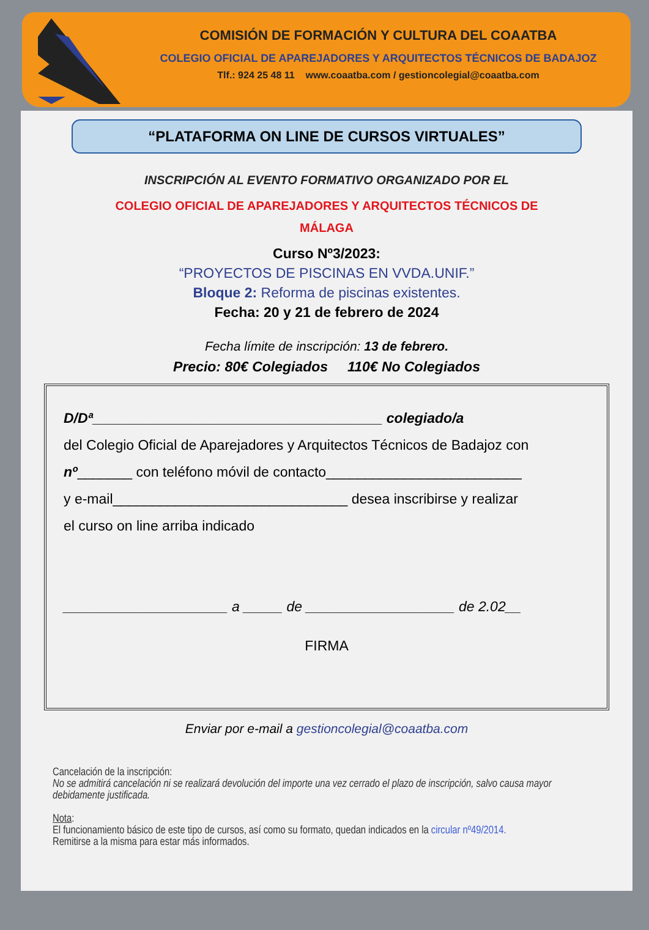COMISIÓN DE FORMACIÓN Y CULTURA DEL COAATBA
COLEGIO OFICIAL DE APAREJADORES Y ARQUITECTOS TÉCNICOS DE BADAJOZ
Tlf.: 924 25 48 11 www.coaatba.com / gestioncolegial@coaatba.com
“PLATAFORMA ON LINE DE CURSOS VIRTUALES”
INSCRIPCIÓN AL EVENTO FORMATIVO ORGANIZADO POR EL
COLEGIO OFICIAL DE APAREJADORES Y ARQUITECTOS TÉCNICOS DE MÁLAGA
Curso Nº3/2023:
“PROYECTOS DE PISCINAS EN VVDA.UNIF.”
Bloque 2: Reforma de piscinas existentes.
Fecha: 20 y 21 de febrero de 2024
Fecha límite de inscripción: 13 de febrero.
Precio: 80€ Colegiados 110€ No Colegiados
D/Dª_____________________________________ colegiado/a
del Colegio Oficial de Aparejadores y Arquitectos Técnicos de Badajoz con
nº_______ con teléfono móvil de contacto_________________________
y e-mail______________________________ desea inscribirse y realizar
el curso on line arriba indicado
_____________________ a _____ de ___________________ de 2.02__
FIRMA
Enviar por e-mail a gestioncolegial@coaatba.com
Cancelación de la inscripción:
No se admitirá cancelación ni se realizará devolución del importe una vez cerrado el plazo de inscripción, salvo causa mayor debidamente justificada.
Nota:
El funcionamiento básico de este tipo de cursos, así como su formato, quedan indicados en la circular nº49/2014.
Remitirse a la misma para estar más informados.